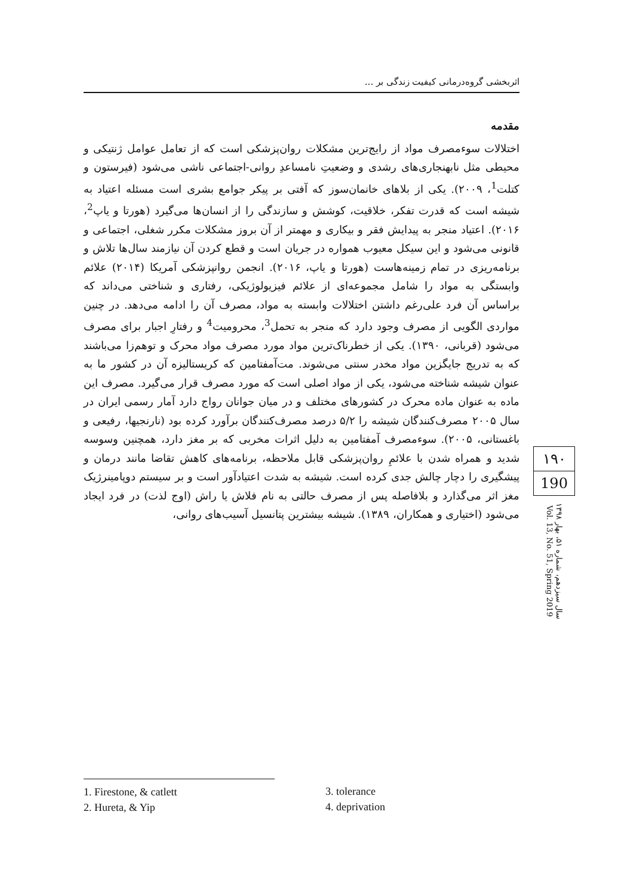اثربخشی گروه‌درمانی کیفیت زندگی بر ...
مقدمه
اختلالات سوءمصرف مواد از رایج‌ترین مشکلات روان‌پزشکی است که از تعامل عوامل ژنتیکی و محیطی مثل نابهنجاری‌های رشدی و وضعیتِ نامساعدِ روانی-اجتماعی ناشی می‌شود (فیرستون و کتلت<sup>1</sup>، ۲۰۰۹). یکی از بلاهای خانمان‌سوز که آفتی بر پیکر جوامع بشری است مسئله اعتیاد به شیشه است که قدرت تفکر، خلاقیت، کوشش و سازندگی را از انسان‌ها می‌گیرد (هورتا و یاپ<sup>2</sup>، ۲۰۱۶). اعتیاد منجر به پیدایش فقر و بیکاری و مهمتر از آن بروز مشکلات مکرر شغلی، اجتماعی و قانونی می‌شود و این سیکل معیوب همواره در جریان است و قطع کردن آن نیازمند سال‌ها تلاش و برنامه‌ریزی در تمام زمینه‌هاست (هورتا و یاپ، ۲۰۱۶). انجمن روانپزشکی آمریکا (۲۰۱۴) علائم وابستگی به مواد را شامل مجموعه‌ای از علائم فیزیولوژیکی، رفتاری و شناختی می‌داند که براساس آن فرد علی‌رغم داشتن اختلالات وابسته به مواد، مصرف آن را ادامه می‌دهد. در چنین مواردی الگویی از مصرف وجود دارد که منجر به تحمل<sup>3</sup>، محرومیت<sup>4</sup> و رفتارِ اجبار برای مصرف می‌شود (قربانی، ۱۳۹۰). یکی از خطرناک‌ترین مواد مورد مصرف مواد محرک و توهم‌زا می‌باشند که به تدریج جایگزین مواد مخدر سنتی می‌شوند. مت‌آمفتامین که کریستالیزه آن در کشور ما به عنوان شیشه شناخته می‌شود، یکی از مواد اصلی است که مورد مصرف قرار می‌گیرد. مصرف این ماده به عنوان ماده محرک در کشورهای مختلف و در میان جوانان رواج دارد آمار رسمی ایران در سال ۲۰۰۵ مصرف‌کنندگان شیشه را ۵/۲ درصد مصرف‌کنندگان برآورد کرده بود (نارنجیها، رفیعی و باغستانی، ۲۰۰۵). سوءمصرف آمفتامین به دلیل اثرات مخربی که بر مغز دارد، همچنین وسوسه شدید و همراه شدن با علائمِ روان‌پزشکی قابل ملاحظه، برنامه‌های کاهش تقاضا مانند درمان و پیشگیری را دچار چالش جدی کرده است. شیشه به شدت اعتیادآور است و بر سیستم دوپامینرژیک مغز اثر می‌گذارد و بلافاصله پس از مصرف حالتی به نام فلاش یا راش (اوج لذت) در فرد ایجاد می‌شود (اختیاری و همکاران، ۱۳۸۹). شیشه بیشترین پتانسیل آسیب‌های روانی،
۱۹۰
190
سال سیزدهم، شماره ۵۱، بهار ۱۳۹۸
Vol. 13, No. 51, Spring 2019
1. Firestone, & catlett
2. Hureta, & Yip
3. tolerance
4. deprivation